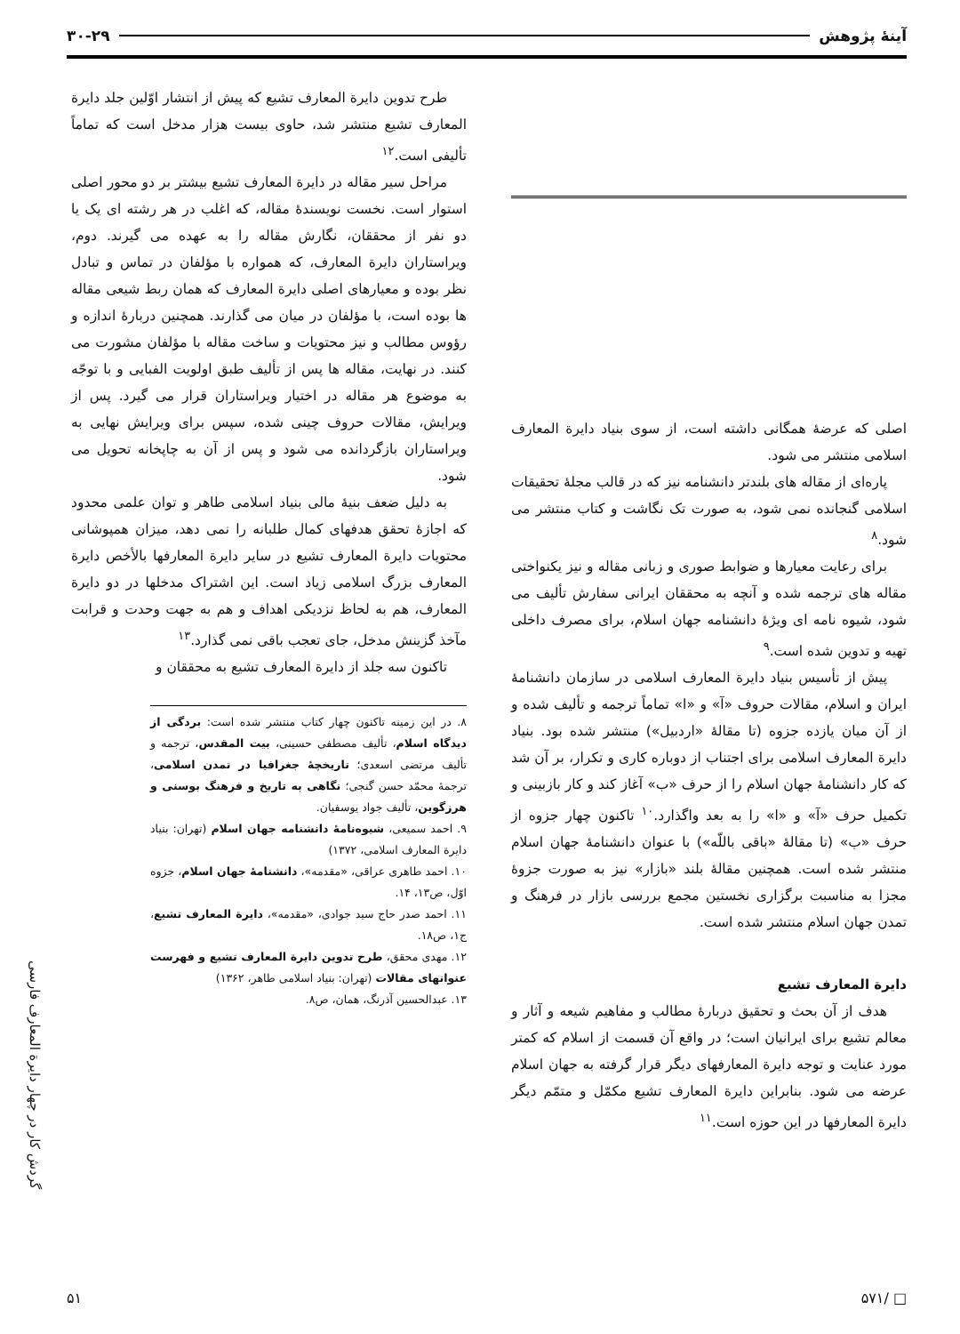آینهٔ پژوهش ۳۰-۲۹
اصلی که عرضهٔ همگانی داشته است، از سوی بنیاد دایرة المعارف اسلامی منتشر می شود.
پاره‌ای از مقاله های بلندتر دانشنامه نیز که در قالب مجلهٔ تحقیقات اسلامی گنجانده نمی شود، به صورت تک نگاشت و کتاب منتشر می شود.<sup>۸</sup>
برای رعایت معیارها و ضوابط صوری و زبانی مقاله و نیز یکنواختی مقاله های ترجمه شده و آنچه به محققان ایرانی سفارش تألیف می شود، شیوه نامه ای ویژهٔ دانشنامه جهان اسلام، برای مصرف داخلی تهیه و تدوین شده است.<sup>۹</sup>
پیش از تأسیس بنیاد دایرة المعارف اسلامی در سازمان دانشنامهٔ ایران و اسلام، مقالات حروف «آ» و «ا» تماماً ترجمه و تألیف شده و از آن میان یازده جزوه (تا مقالهٔ «اردبیل») منتشر شده بود. بنیاد دایرة المعارف اسلامی برای اجتناب از دوباره کاری و تکرار، بر آن شد که کار دانشنامهٔ جهان اسلام را از حرف «ب» آغاز کند و کار بازبینی و تکمیل حرف «آ» و «ا» را به بعد واگذارد.<sup>۱۰</sup> تاکنون چهار جزوه از حرف «ب» (تا مقالهٔ «باقی باللّه») با عنوان دانشنامهٔ جهان اسلام منتشر شده است. همچنین مقالهٔ بلند «بازار» نیز به صورت جزوهٔ مجزا به مناسبت برگزاری نخستین مجمع بررسی بازار در فرهنگ و تمدن جهان اسلام منتشر شده است.
دایرة المعارف تشیع
هدف از آن بحث و تحقیق دربارهٔ مطالب و مفاهیم شیعه و آثار و معالم تشیع برای ایرانیان است؛ در واقع آن قسمت از اسلام که کمتر مورد عنایت و توجه دایرة المعارفهای دیگر قرار گرفته به جهان اسلام عرضه می شود. بنابراین دایرة المعارف تشیع مکمّل و متمّم دیگر دایرة المعارفها در این حوزه است.<sup>۱۱</sup>
طرح تدوین دایرة المعارف تشیع که پیش از انتشار اوّلین جلد دایرة المعارف تشیع منتشر شد، حاوی بیست هزار مدخل است که تماماً تألیفی است.<sup>۱۲</sup>
مراحل سیر مقاله در دایرة المعارف تشیع بیشتر بر دو محور اصلی استوار است. نخست نویسندهٔ مقاله، که اغلب در هر رشته ای یک یا دو نفر از محققان، نگارش مقاله را به عهده می گیرند. دوم، ویراستاران دایرة المعارف، که همواره با مؤلفان در تماس و تبادل نظر بوده و معیارهای اصلی دایرة المعارف که همان ربط شیعی مقاله ها بوده است، با مؤلفان در میان می گذارند. همچنین دربارهٔ اندازه و رؤوس مطالب و نیز محتویات و ساخت مقاله با مؤلفان مشورت می کنند. در نهایت، مقاله ها پس از تألیف طبق اولویت الفبایی و با توجّه به موضوع هر مقاله در اختیار ویراستاران قرار می گیرد. پس از ویرایش، مقالات حروف چینی شده، سپس برای ویرایش نهایی به ویراستاران بازگردانده می شود و پس از آن به چاپخانه تحویل می شود.
به دلیل ضعف بنیهٔ مالی بنیاد اسلامی طاهر و توان علمی محدود که اجازهٔ تحقق هدفهای کمال طلبانه را نمی دهد، میزان همپوشانی محتویات دایرة المعارف تشیع در سایر دایرة المعارفها بالأخص دایرة المعارف بزرگ اسلامی زیاد است. این اشتراک مدخلها در دو دایرة المعارف، هم به لحاظ نزدیکی اهداف و هم به جهت وحدت و قرابت مآخذ گزینش مدخل، جای تعجب باقی نمی گذارد.<sup>۱۳</sup>
تاکنون سه جلد از دایرة المعارف تشیع به محققان و
۸. در این زمینه تاکنون چهار کتاب منتشر شده است: بردگی از دیدگاه اسلام، تألیف مصطفی حسینی، بیت المقدس، ترجمه و تألیف مرتضی اسعدی؛ تاریخچهٔ جغرافیا در تمدن اسلامی، ترجمهٔ محمّد حسن گنجی؛ نگاهی به تاریخ و فرهنگ بوسنی و هرزگوین، تألیف جواد یوسفیان.
۹. احمد سمیعی، شیوه‌نامهٔ دانشنامه جهان اسلام (تهران: بنیاد دایرة المعارف اسلامی، ۱۳۷۲)
۱۰. احمد طاهری عراقی، «مقدمه»، دانشنامهٔ جهان اسلام، جزوه اوّل، ص۱۳، ۱۴.
۱۱. احمد صدر حاج سید جوادی، «مقدمه»، دایرة المعارف تشیع، ج۱، ص۱۸.
۱۲. مهدی محقق، طرح تدوین دایرة المعارف تشیع و فهرست عنوانهای مقالات (تهران: بنیاد اسلامی طاهر، ۱۳۶۲)
۱۳. عبدالحسین آذرنگ، همان، ص۸.
گردش کار در چهار دایرة المعارف فارسی
□ /۵۷۱ ۵۱